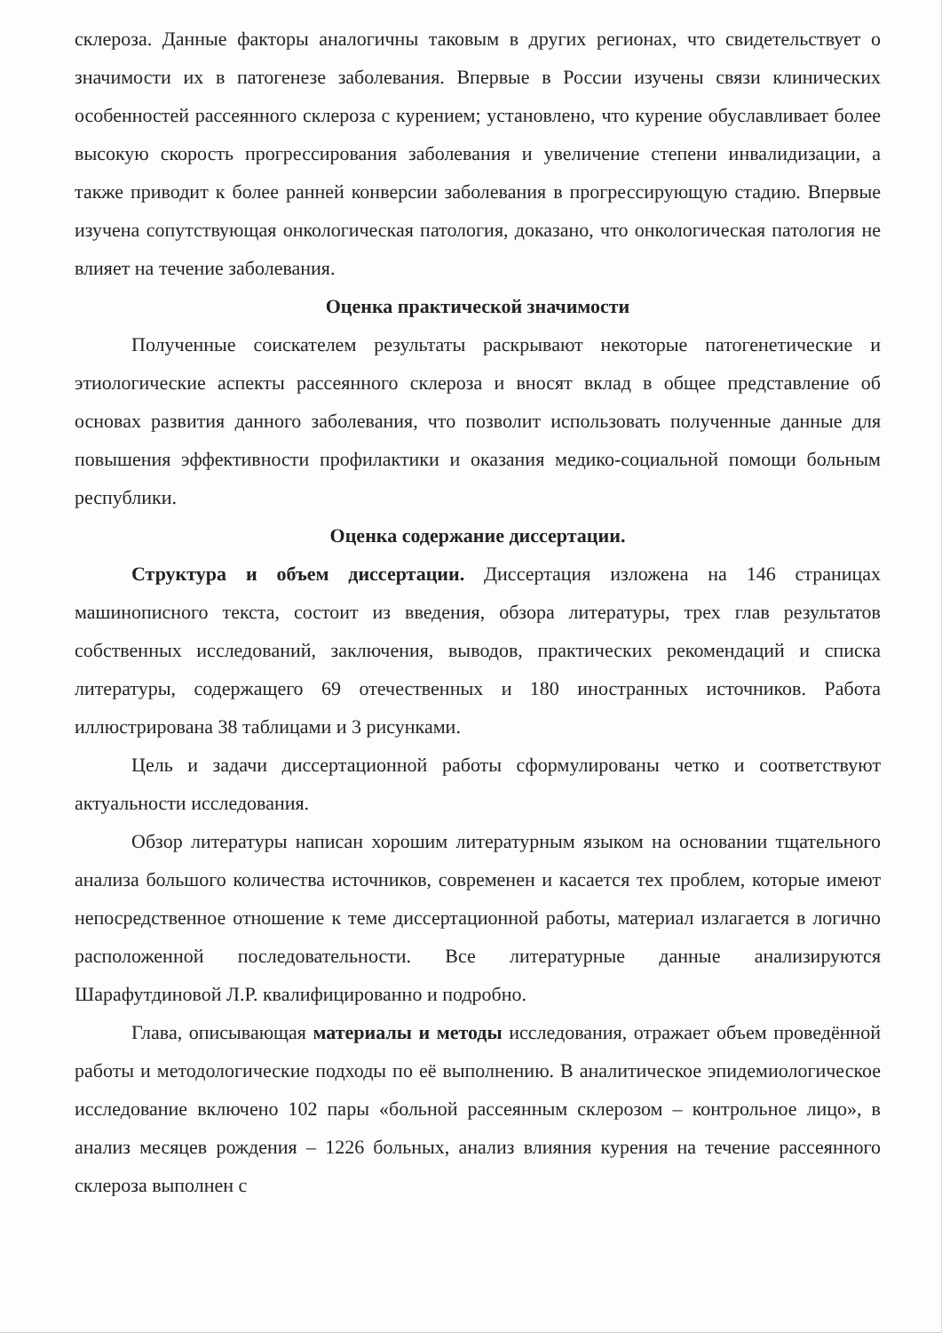склероза. Данные факторы аналогичны таковым в других регионах, что свидетельствует о значимости их в патогенезе заболевания. Впервые в России изучены связи клинических особенностей рассеянного склероза с курением; установлено, что курение обуславливает более высокую скорость прогрессирования заболевания и увеличение степени инвалидизации, а также приводит к более ранней конверсии заболевания в прогрессирующую стадию. Впервые изучена сопутствующая онкологическая патология, доказано, что онкологическая патология не влияет на течение заболевания.
Оценка практической значимости
Полученные соискателем результаты раскрывают некоторые патогенетические и этиологические аспекты рассеянного склероза и вносят вклад в общее представление об основах развития данного заболевания, что позволит использовать полученные данные для повышения эффективности профилактики и оказания медико-социальной помощи больным республики.
Оценка содержание диссертации.
Структура и объем диссертации. Диссертация изложена на 146 страницах машинописного текста, состоит из введения, обзора литературы, трех глав результатов собственных исследований, заключения, выводов, практических рекомендаций и списка литературы, содержащего 69 отечественных и 180 иностранных источников. Работа иллюстрирована 38 таблицами и 3 рисунками.
Цель и задачи диссертационной работы сформулированы четко и соответствуют актуальности исследования.
Обзор литературы написан хорошим литературным языком на основании тщательного анализа большого количества источников, современен и касается тех проблем, которые имеют непосредственное отношение к теме диссертационной работы, материал излагается в логично расположенной последовательности. Все литературные данные анализируются Шарафутдиновой Л.Р. квалифицированно и подробно.
Глава, описывающая материалы и методы исследования, отражает объем проведённой работы и методологические подходы по её выполнению. В аналитическое эпидемиологическое исследование включено 102 пары «больной рассеянным склерозом – контрольное лицо», в анализ месяцев рождения – 1226 больных, анализ влияния курения на течение рассеянного склероза выполнен с